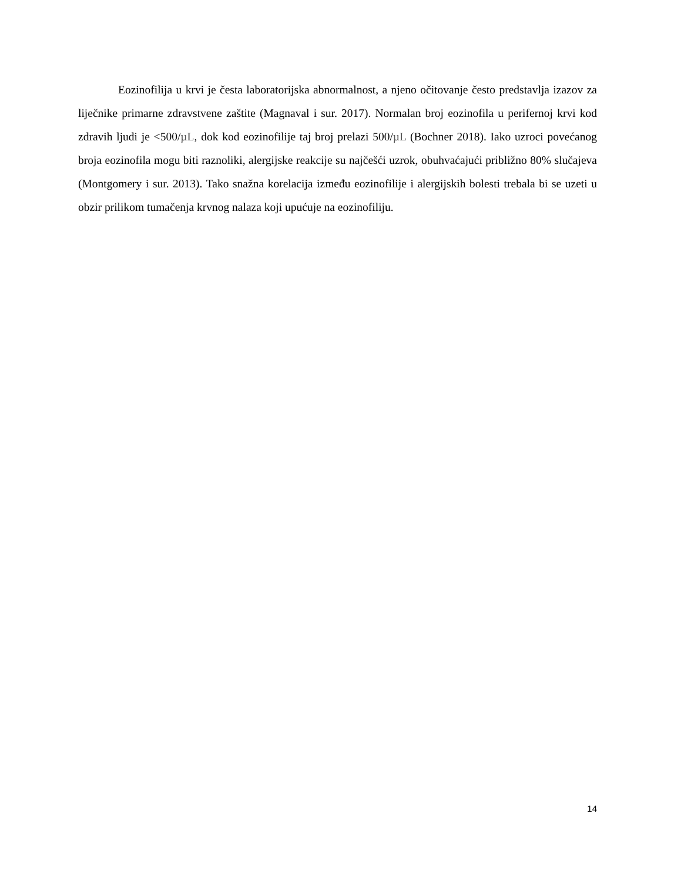Eozinofilija u krvi je česta laboratorijska abnormalnost, a njeno očitovanje često predstavlja izazov za liječnike primarne zdravstvene zaštite (Magnaval i sur. 2017). Normalan broj eozinofila u perifernoj krvi kod zdravih ljudi je <500/µL, dok kod eozinofilije taj broj prelazi 500/µL (Bochner 2018). Iako uzroci povećanog broja eozinofila mogu biti raznoliki, alergijske reakcije su najčešći uzrok, obuhvaćajući približno 80% slučajeva (Montgomery i sur. 2013). Tako snažna korelacija između eozinofilije i alergijskih bolesti trebala bi se uzeti u obzir prilikom tumačenja krvnog nalaza koji upućuje na eozinofiliju.
14